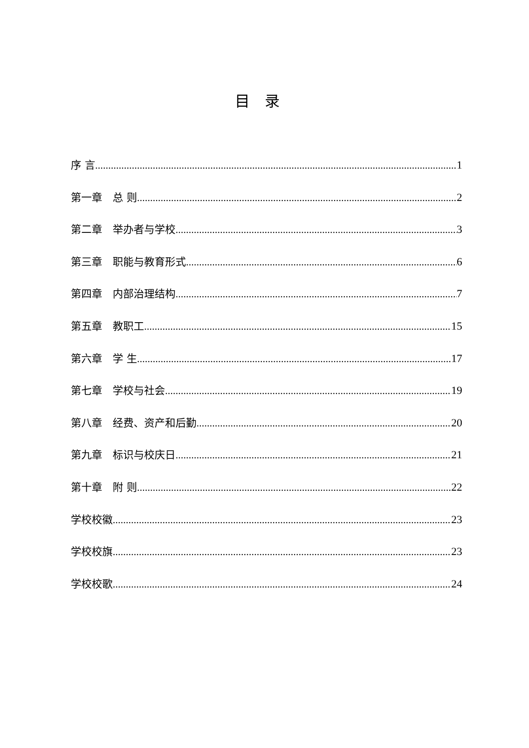目录
序 言 1
第一章　总 则 2
第二章　举办者与学校 3
第三章　职能与教育形式 6
第四章　内部治理结构 7
第五章　教职工 15
第六章　学 生 17
第七章　学校与社会 19
第八章　经费、资产和后勤 20
第九章　标识与校庆日 21
第十章　附 则 22
学校校徽 23
学校校旗 23
学校校歌 24